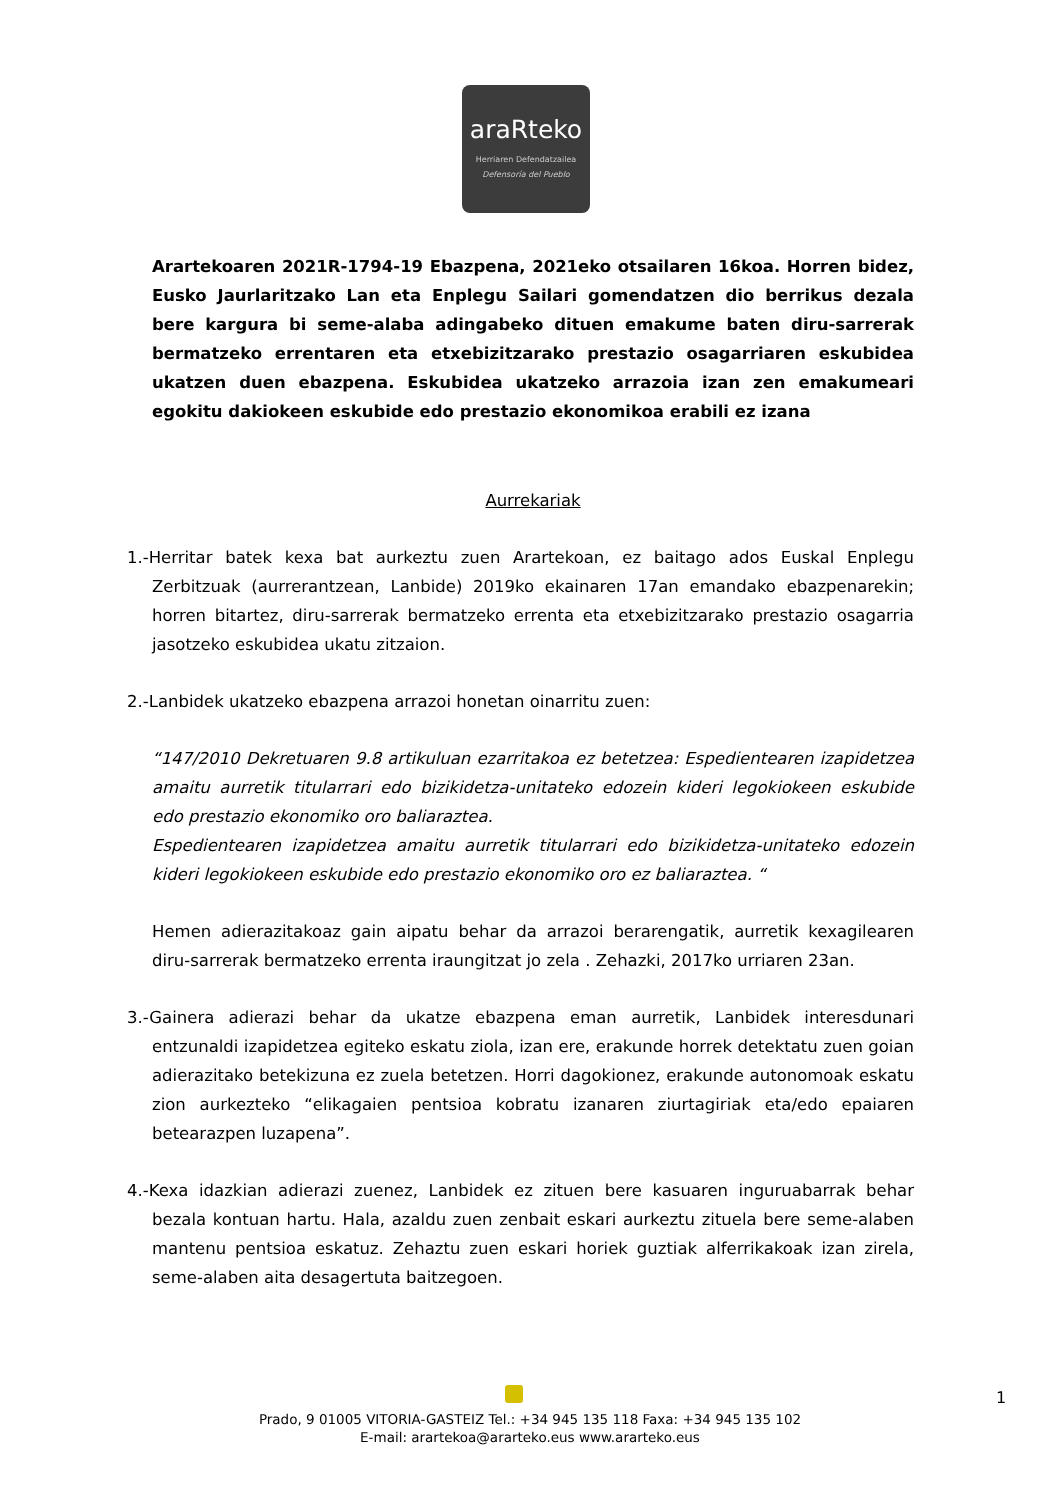araRteko
Herriaren Defendatzailea
Defensoría del Pueblo
Arartekoaren 2021R-1794-19 Ebazpena, 2021eko otsailaren 16koa. Horren bidez, Eusko Jaurlaritzako Lan eta Enplegu Sailari gomendatzen dio berrikus dezala bere kargura bi seme-alaba adingabeko dituen emakume baten diru-sarrerak bermatzeko errentaren eta etxebizitzarako prestazio osagarriaren eskubidea ukatzen duen ebazpena. Eskubidea ukatzeko arrazoia izan zen emakumeari egokitu dakiokeen eskubide edo prestazio ekonomikoa erabili ez izana
Aurrekariak
1.-Herritar batek kexa bat aurkeztu zuen Arartekoan, ez baitago ados Euskal Enplegu Zerbitzuak (aurrerantzean, Lanbide) 2019ko ekainaren 17an emandako ebazpenarekin; horren bitartez, diru-sarrerak bermatzeko errenta eta etxebizitzarako prestazio osagarria jasotzeko eskubidea ukatu zitzaion.
2.-Lanbidek ukatzeko ebazpena arrazoi honetan oinarritu zuen:
“147/2010 Dekretuaren 9.8 artikuluan ezarritakoa ez betetzea: Espedientearen izapidetzea amaitu aurretik titularrari edo bizikidetza-unitateko edozein kideri legokiokeen eskubide edo prestazio ekonomiko oro baliaraztea.
Espedientearen izapidetzea amaitu aurretik titularrari edo bizikidetza-unitateko edozein kideri legokiokeen eskubide edo prestazio ekonomiko oro ez baliaraztea. “
Hemen adierazitakoaz gain aipatu behar da arrazoi berarengatik, aurretik kexagilearen diru-sarrerak bermatzeko errenta iraungitzat jo zela . Zehazki, 2017ko urriaren 23an.
3.-Gainera adierazi behar da ukatze ebazpena eman aurretik, Lanbidek interesdunari entzunaldi izapidetzea egiteko eskatu ziola, izan ere, erakunde horrek detektatu zuen goian adierazitako betekizuna ez zuela betetzen. Horri dagokionez, erakunde autonomoak eskatu zion aurkezteko “elikagaien pentsioa kobratu izanaren ziurtagiriak eta/edo epaiaren betearazpen luzapena”.
4.-Kexa idazkian adierazi zuenez, Lanbidek ez zituen bere kasuaren inguruabarrak behar bezala kontuan hartu. Hala, azaldu zuen zenbait eskari aurkeztu zituela bere seme-alaben mantenu pentsioa eskatuz. Zehaztu zuen eskari horiek guztiak alferrikakoak izan zirela, seme-alaben aita desagertuta baitzegoen.
1
Prado, 9 01005 VITORIA-GASTEIZ Tel.: +34 945 135 118 Faxa: +34 945 135 102
E-mail: arartekoa@ararteko.eus www.ararteko.eus